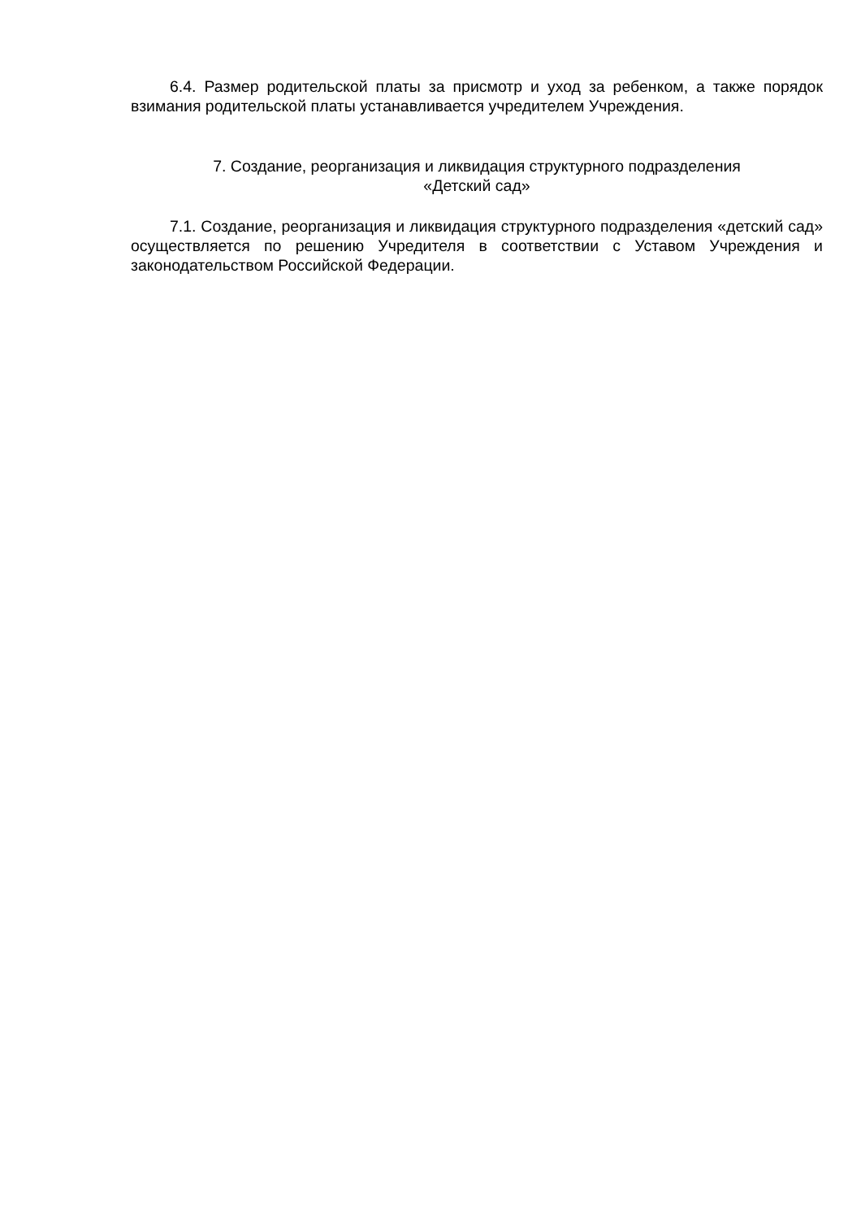6.4. Размер родительской платы за присмотр и уход за ребенком, а также порядок взимания родительской платы устанавливается учредителем Учреждения.
7. Создание, реорганизация и ликвидация структурного подразделения
«Детский сад»
7.1. Создание, реорганизация и ликвидация структурного подразделения «детский сад» осуществляется по решению Учредителя в соответствии с Уставом Учреждения и законодательством Российской Федерации.